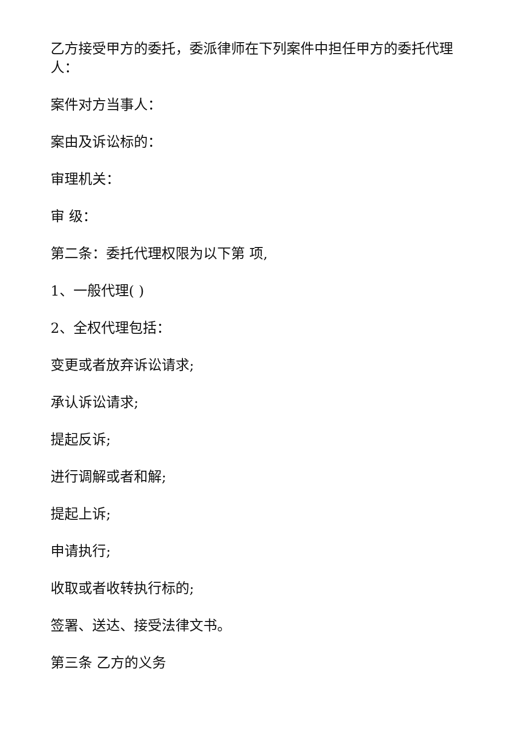乙方接受甲方的委托，委派律师在下列案件中担任甲方的委托代理人：
案件对方当事人：
案由及诉讼标的：
审理机关：
审 级：
第二条：委托代理权限为以下第 项,
1、一般代理( )
2、全权代理包括：
变更或者放弃诉讼请求;
承认诉讼请求;
提起反诉;
进行调解或者和解;
提起上诉;
申请执行;
收取或者收转执行标的;
签署、送达、接受法律文书。
第三条 乙方的义务